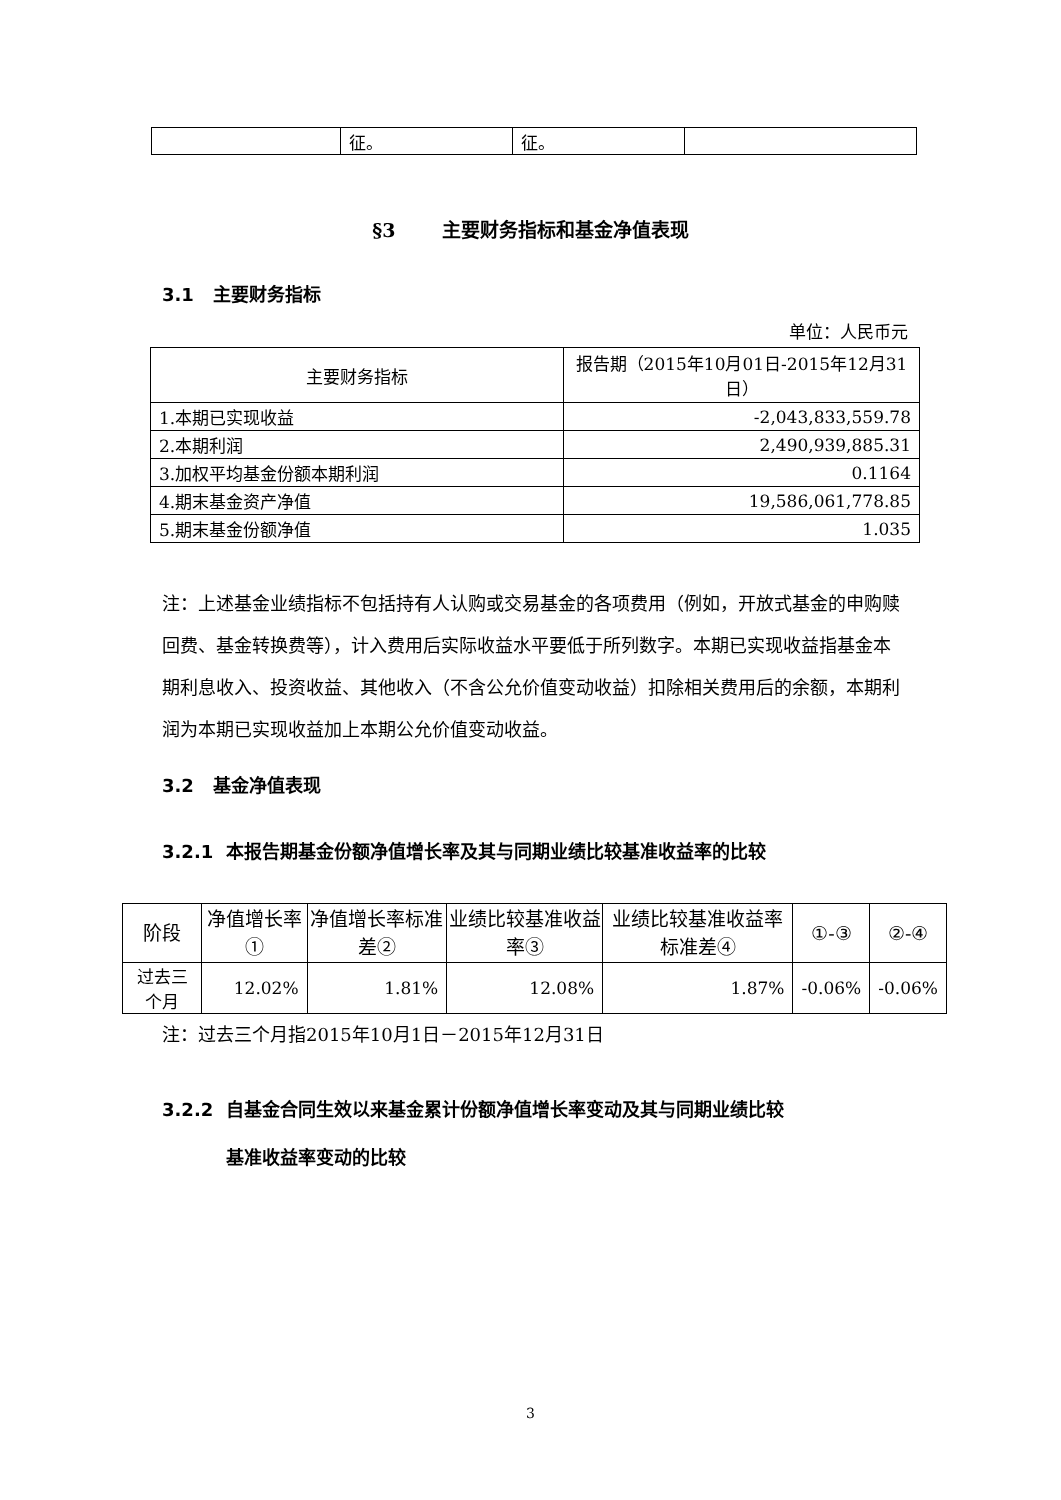| | 征。 | 征。 | |
§3 主要财务指标和基金净值表现
3.1 主要财务指标
单位：人民币元
| 主要财务指标 | 报告期（2015年10月01日-2015年12月31日） |
| --- | --- |
| 1.本期已实现收益 | -2,043,833,559.78 |
| 2.本期利润 | 2,490,939,885.31 |
| 3.加权平均基金份额本期利润 | 0.1164 |
| 4.期末基金资产净值 | 19,586,061,778.85 |
| 5.期末基金份额净值 | 1.035 |
注：上述基金业绩指标不包括持有人认购或交易基金的各项费用（例如，开放式基金的申购赎回费、基金转换费等），计入费用后实际收益水平要低于所列数字。本期已实现收益指基金本期利息收入、投资收益、其他收入（不含公允价值变动收益）扣除相关费用后的余额，本期利润为本期已实现收益加上本期公允价值变动收益。
3.2 基金净值表现
3.2.1 本报告期基金份额净值增长率及其与同期业绩比较基准收益率的比较
| 阶段 | 净值增长率① | 净值增长率标准差② | 业绩比较基准收益率③ | 业绩比较基准收益率标准差④ | ①-③ | ②-④ |
| --- | --- | --- | --- | --- | --- | --- |
| 过去三个月 | 12.02% | 1.81% | 12.08% | 1.87% | -0.06% | -0.06% |
注：过去三个月指2015年10月1日－2015年12月31日
3.2.2 自基金合同生效以来基金累计份额净值增长率变动及其与同期业绩比较
基准收益率变动的比较
3